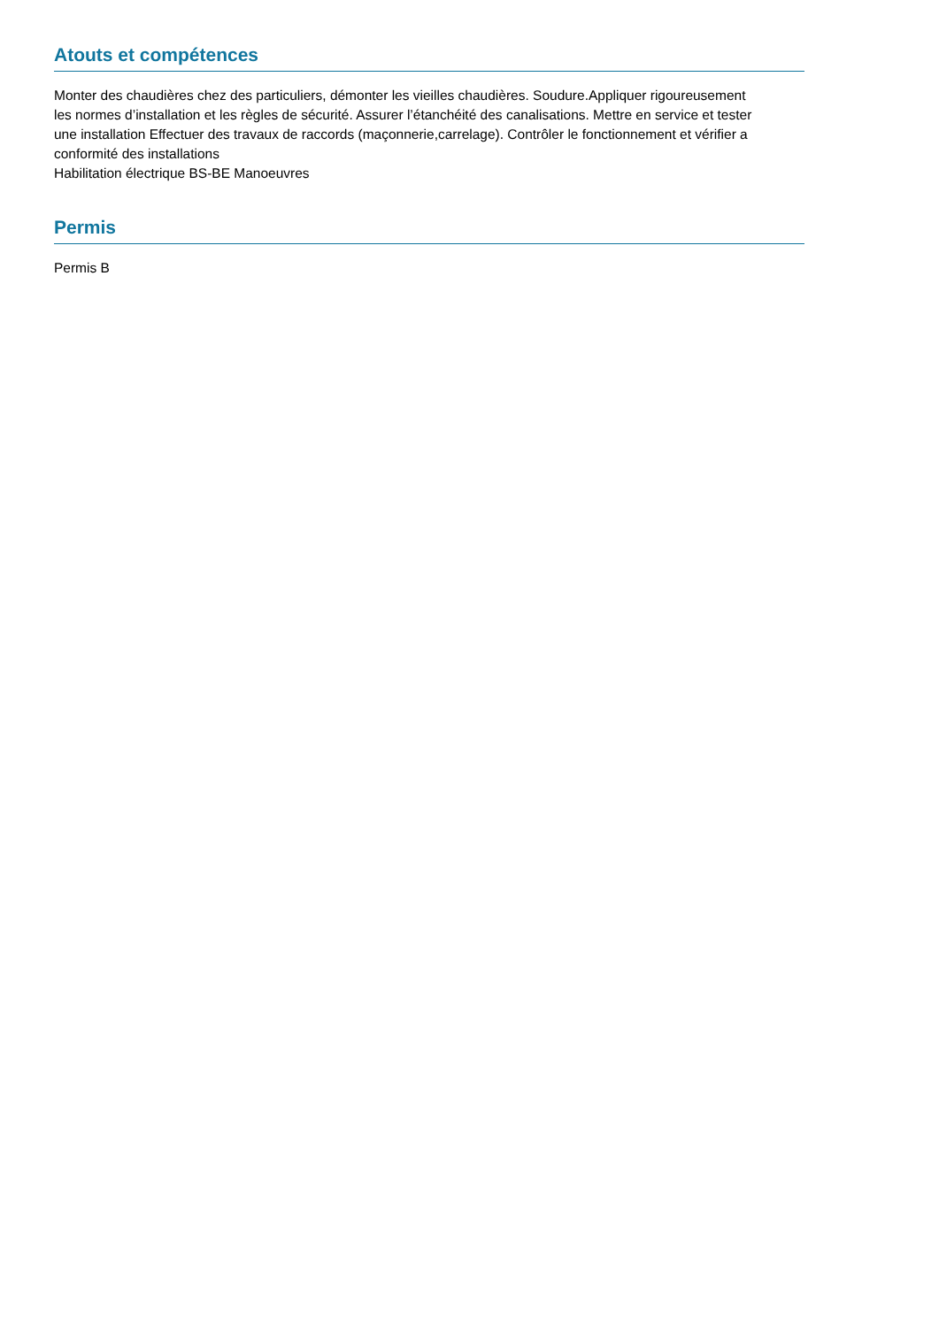Atouts et compétences
Monter des chaudières chez des particuliers, démonter les vieilles chaudières. Soudure.Appliquer rigoureusement
les normes d’installation et les règles de sécurité. Assurer l’étanchéité des canalisations. Mettre en service et tester
une installation Effectuer des travaux de raccords (maçonnerie,carrelage). Contrôler le fonctionnement et vérifier a
conformité des installations
Habilitation électrique BS-BE Manoeuvres
Permis
Permis B